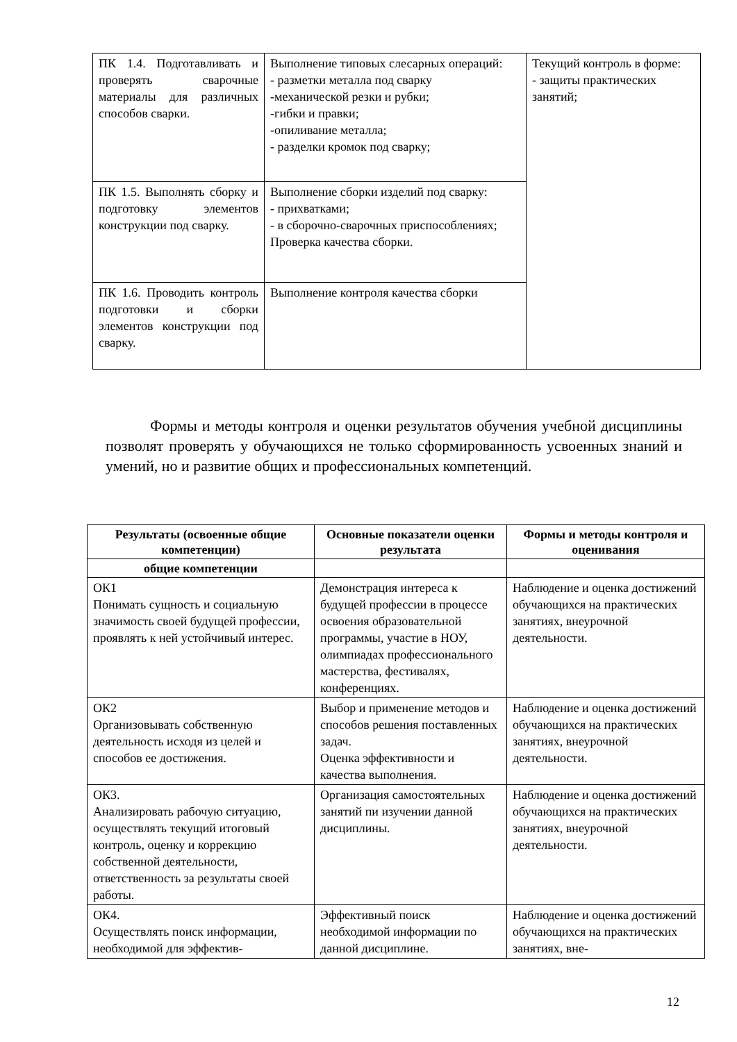| ПК 1.4. Подготавливать и проверять сварочные материалы для различных способов сварки. | Выполнение типовых слесарных операций: - разметки металла под сварку -механической резки и рубки; -гибки и правки; -опиливание металла; - разделки кромок под сварку; | Текущий контроль в форме: - защиты практических занятий; |
| ПК 1.5. Выполнять сборку и подготовку элементов конструкции под сварку. | Выполнение сборки изделий под сварку: - прихватками; - в сборочно-сварочных приспособлениях; Проверка качества сборки. | |
| ПК 1.6. Проводить контроль подготовки и сборки элементов конструкции под сварку. | Выполнение контроля качества сборки | |
Формы и методы контроля и оценки результатов обучения учебной дисциплины позволят проверять у обучающихся не только сформированность усвоенных знаний и умений, но и развитие общих и профессиональных компетенций.
| Результаты (освоенные общие компетенции) | Основные показатели оценки результата | Формы и методы контроля и оценивания |
| --- | --- | --- |
| общие компетенции | | |
| ОК1 Понимать сущность и социальную значимость своей будущей профессии, проявлять к ней устойчивый интерес. | Демонстрация интереса к будущей профессии в процессе освоения образовательной программы, участие в НОУ, олимпиадах профессионального мастерства, фестивалях, конференциях. | Наблюдение и оценка достижений обучающихся на практических занятиях, внеурочной деятельности. |
| ОК2 Организовывать собственную деятельность исходя из целей и способов ее достижения. | Выбор и применение методов и способов решения поставленных задач. Оценка эффективности и качества выполнения. | Наблюдение и оценка достижений обучающихся на практических занятиях, внеурочной деятельности. |
| ОК3. Анализировать рабочую ситуацию, осуществлять текущий итоговый контроль, оценку и коррекцию собственной деятельности, ответственность за результаты своей работы. | Организация самостоятельных занятий пи изучении данной дисциплины. | Наблюдение и оценка достижений обучающихся на практических занятиях, внеурочной деятельности. |
| ОК4. Осуществлять поиск информации, необходимой для эффектив- | Эффективный поиск необходимой информации по данной дисциплине. | Наблюдение и оценка достижений обучающихся на практических занятиях, вне- |
12